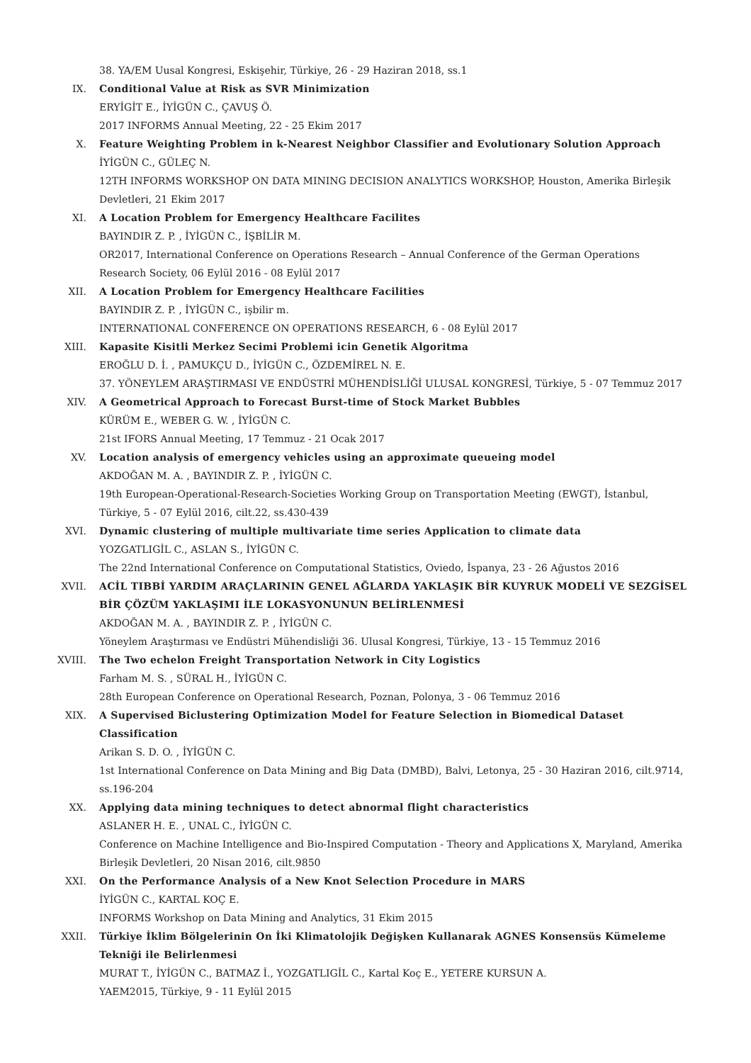38. YA/EM Uusal Kongresi, Eskişehir, Türkiye, 26 - 29 Haziran 2018, ss.1
IX. Conditional Value at Risk as SVR Minimization
ERYİGİT E., İYİGÜN C., ÇAVUŞ Ö.
2017 INFORMS Annual Meeting, 22 - 25 Ekim 2017
X. Feature Weighting Problem in k-Nearest Neighbor Classifier and Evolutionary Solution Approach
İYİGÜN C., GÜLEÇ N.
12TH INFORMS WORKSHOP ON DATA MINING DECISION ANALYTICS WORKSHOP, Houston, Amerika Birleşik Devletleri, 21 Ekim 2017
XI. A Location Problem for Emergency Healthcare Facilites
BAYINDIR Z. P. , İYİGÜN C., İŞBİLİR M.
OR2017, International Conference on Operations Research – Annual Conference of the German Operations Research Society, 06 Eylül 2016 - 08 Eylül 2017
XII. A Location Problem for Emergency Healthcare Facilities
BAYINDIR Z. P. , İYİGÜN C., işbilir m.
INTERNATIONAL CONFERENCE ON OPERATIONS RESEARCH, 6 - 08 Eylül 2017
XIII. Kapasite Kisitli Merkez Secimi Problemi icin Genetik Algoritma
EROĞLU D. İ. , PAMUKÇU D., İYİGÜN C., ÖZDEMİREL N. E.
37. YÖNEYLEM ARAŞTIRMASI VE ENDÜSTRİ MÜHENDİSLİĞİ ULUSAL KONGRESİ, Türkiye, 5 - 07 Temmuz 2017
XIV. A Geometrical Approach to Forecast Burst-time of Stock Market Bubbles
KÜRÜM E., WEBER G. W. , İYİGÜN C.
21st IFORS Annual Meeting, 17 Temmuz - 21 Ocak 2017
XV. Location analysis of emergency vehicles using an approximate queueing model
AKDOĞAN M. A. , BAYINDIR Z. P. , İYİGÜN C.
19th European-Operational-Research-Societies Working Group on Transportation Meeting (EWGT), İstanbul, Türkiye, 5 - 07 Eylül 2016, cilt.22, ss.430-439
XVI. Dynamic clustering of multiple multivariate time series Application to climate data
YOZGATLIGİL C., ASLAN S., İYİGÜN C.
The 22nd International Conference on Computational Statistics, Oviedo, İspanya, 23 - 26 Ağustos 2016
XVII. ACİL TIBBİ YARDIM ARAÇLARININ GENEL AĞLARDA YAKLAŞIK BİR KUYRUK MODELİ VE SEZGİSEL BİR ÇÖZÜM YAKLAŞIMI İLE LOKASYONUNUN BELİRLENMESİ
AKDOĞAN M. A. , BAYINDIR Z. P. , İYİGÜN C.
Yöneylem Araştırması ve Endüstri Mühendisliği 36. Ulusal Kongresi, Türkiye, 13 - 15 Temmuz 2016
XVIII. The Two echelon Freight Transportation Network in City Logistics
Farham M. S. , SÜRAL H., İYİGÜN C.
28th European Conference on Operational Research, Poznan, Polonya, 3 - 06 Temmuz 2016
XIX. A Supervised Biclustering Optimization Model for Feature Selection in Biomedical Dataset Classification
Arikan S. D. O. , İYİGÜN C.
1st International Conference on Data Mining and Big Data (DMBD), Balvi, Letonya, 25 - 30 Haziran 2016, cilt.9714, ss.196-204
XX. Applying data mining techniques to detect abnormal flight characteristics
ASLANER H. E. , UNAL C., İYİGÜN C.
Conference on Machine Intelligence and Bio-Inspired Computation - Theory and Applications X, Maryland, Amerika Birleşik Devletleri, 20 Nisan 2016, cilt.9850
XXI. On the Performance Analysis of a New Knot Selection Procedure in MARS
İYİGÜN C., KARTAL KOÇ E.
INFORMS Workshop on Data Mining and Analytics, 31 Ekim 2015
XXII. Türkiye İklim Bölgelerinin On İki Klimatolojik Değişken Kullanarak AGNES Konsensüs Kümeleme Tekniği ile Belirlenmesi
MURAT T., İYİGÜN C., BATMAZ İ., YOZGATLIGİL C., Kartal Koç E., YETERE KURSUN A.
YAEM2015, Türkiye, 9 - 11 Eylül 2015